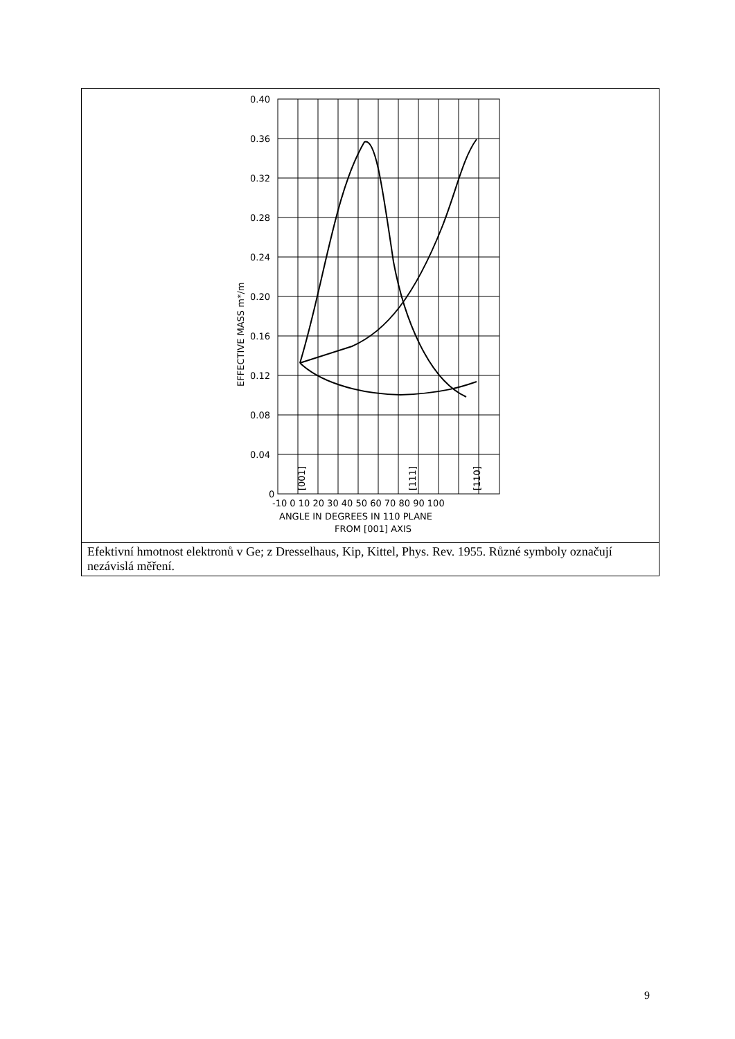0.40
0.36
0.32
0.28
0.24
0.20
0.16
0.12
0.08
0.04
0
EFFECTIVE MASS m*/m
-10 0 10 20 30 40 50 60 70 80 90 100
ANGLE IN DEGREES IN 110 PLANE
FROM [001] AXIS
[001]
[111]
[110]
Efektivní hmotnost elektronů v Ge; z Dresselhaus, Kip, Kittel, Phys. Rev. 1955. Různé symboly označují nezávislá měření.
9